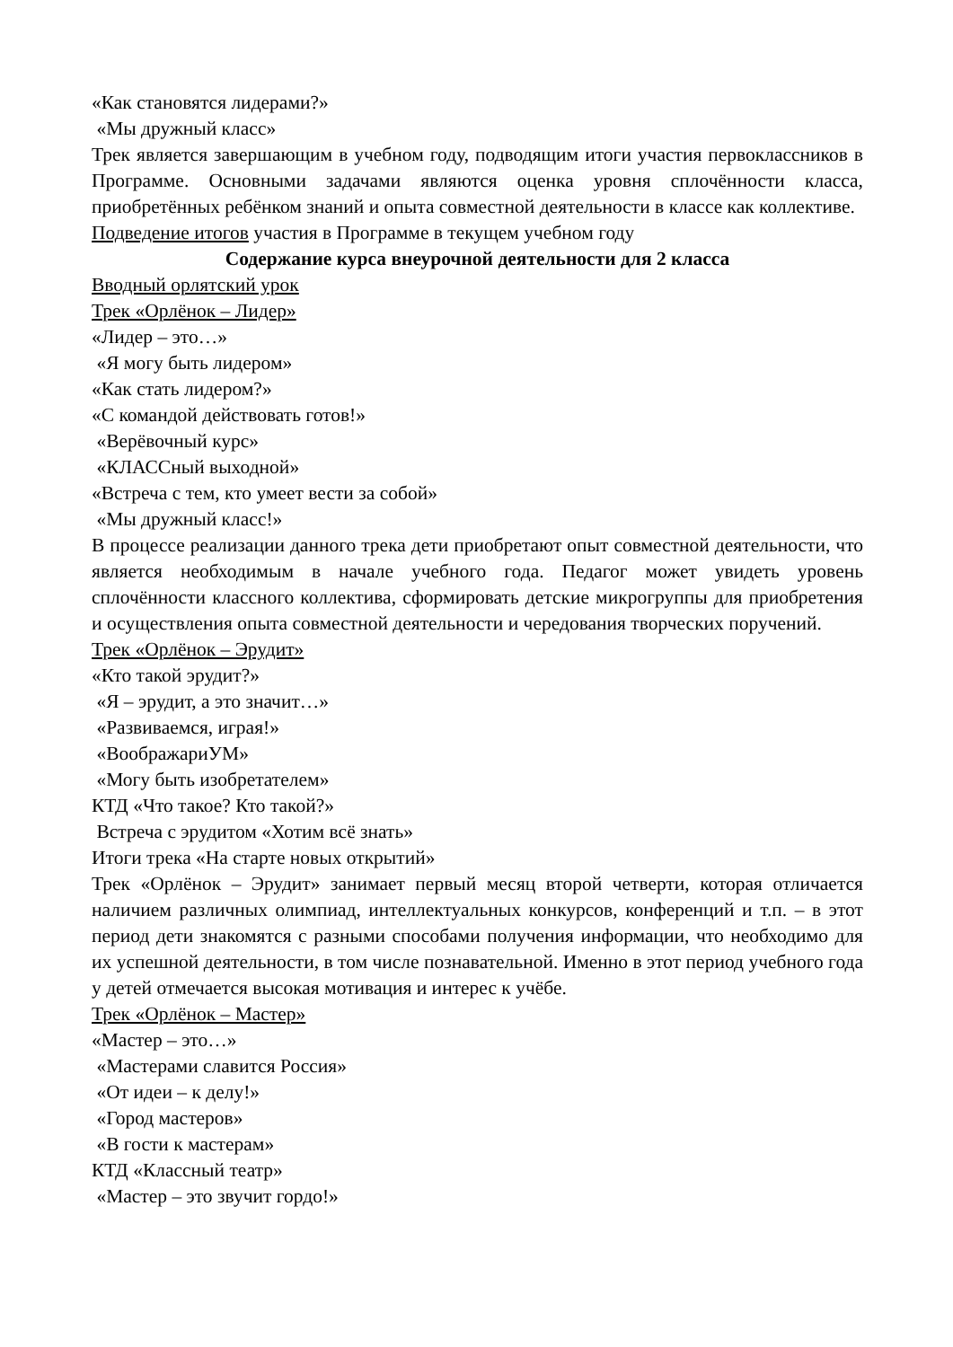«Как становятся лидерами?»
«Мы дружный класс»
Трек является завершающим в учебном году, подводящим итоги участия первоклассников в Программе. Основными задачами являются оценка уровня сплочённости класса, приобретённых ребёнком знаний и опыта совместной деятельности в классе как коллективе.
Подведение итогов участия в Программе в текущем учебном году
Содержание курса внеурочной деятельности для 2 класса
Вводный орлятский урок
Трек «Орлёнок – Лидер»
«Лидер – это…»
«Я могу быть лидером»
«Как стать лидером?»
«С командой действовать готов!»
«Верёвочный курс»
«КЛАССный выходной»
«Встреча с тем, кто умеет вести за собой»
«Мы дружный класс!»
В процессе реализации данного трека дети приобретают опыт совместной деятельности, что является необходимым в начале учебного года. Педагог может увидеть уровень сплочённости классного коллектива, сформировать детские микрогруппы для приобретения и осуществления опыта совместной деятельности и чередования творческих поручений.
Трек «Орлёнок – Эрудит»
«Кто такой эрудит?»
«Я – эрудит, а это значит…»
«Развиваемся, играя!»
«ВоображариУМ»
«Могу быть изобретателем»
КТД «Что такое? Кто такой?»
Встреча с эрудитом «Хотим всё знать»
Итоги трека «На старте новых открытий»
Трек «Орлёнок – Эрудит» занимает первый месяц второй четверти, которая отличается наличием различных олимпиад, интеллектуальных конкурсов, конференций и т.п. – в этот период дети знакомятся с разными способами получения информации, что необходимо для их успешной деятельности, в том числе познавательной. Именно в этот период учебного года у детей отмечается высокая мотивация и интерес к учёбе.
Трек «Орлёнок – Мастер»
«Мастер – это…»
«Мастерами славится Россия»
«От идеи – к делу!»
«Город мастеров»
«В гости к мастерам»
КТД «Классный театр»
«Мастер – это звучит гордо!»